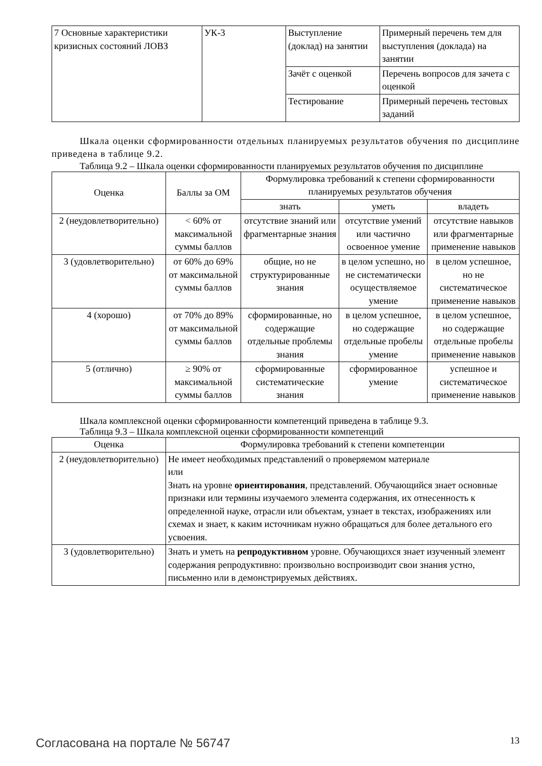| 7 Основные характеристики кризисных состояний ЛОВЗ | УК-3 | Выступление (доклад) на занятии | Примерный перечень тем для выступления (доклада) на занятии |
| | | Зачёт с оценкой | Перечень вопросов для зачета с оценкой |
| | | Тестирование | Примерный перечень тестовых заданий |
Шкала оценки сформированности отдельных планируемых результатов обучения по дисциплине приведена в таблице 9.2.
Таблица 9.2 – Шкала оценки сформированности планируемых результатов обучения по дисциплине
| Оценка | Баллы за ОМ | Формулировка требований к степени сформированности планируемых результатов обучения | | |
| --- | --- | --- | --- | --- |
| | | знать | уметь | владеть |
| 2 (неудовлетворительно) | < 60% от максимальной суммы баллов | отсутствие знаний или фрагментарные знания | отсутствие умений или частично освоенное умение | отсутствие навыков или фрагментарные применение навыков |
| 3 (удовлетворительно) | от 60% до 69% от максимальной суммы баллов | общие, но не структурированные знания | в целом успешно, но не систематически осуществляемое умение | в целом успешное, но не систематическое применение навыков |
| 4 (хорошо) | от 70% до 89% от максимальной суммы баллов | сформированные, но содержащие отдельные проблемы знания | в целом успешное, но содержащие отдельные пробелы умение | в целом успешное, но содержащие отдельные пробелы применение навыков |
| 5 (отлично) | ≥ 90% от максимальной суммы баллов | сформированные систематические знания | сформированное умение | успешное и систематическое применение навыков |
Шкала комплексной оценки сформированности компетенций приведена в таблице 9.3.
Таблица 9.3 – Шкала комплексной оценки сформированности компетенций
| Оценка | Формулировка требований к степени компетенции |
| --- | --- |
| 2 (неудовлетворительно) | Не имеет необходимых представлений о проверяемом материале или Знать на уровне ориентирования , представлений. Обучающийся знает основные признаки или термины изучаемого элемента содержания, их отнесенность к определенной науке, отрасли или объектам, узнает в текстах, изображениях или схемах и знает, к каким источникам нужно обращаться для более детального его усвоения. |
| 3 (удовлетворительно) | Знать и уметь на репродуктивном уровне. Обучающихся знает изученный элемент содержания репродуктивно: произвольно воспроизводит свои знания устно, письменно или в демонстрируемых действиях. |
Согласована на портале № 56747 13